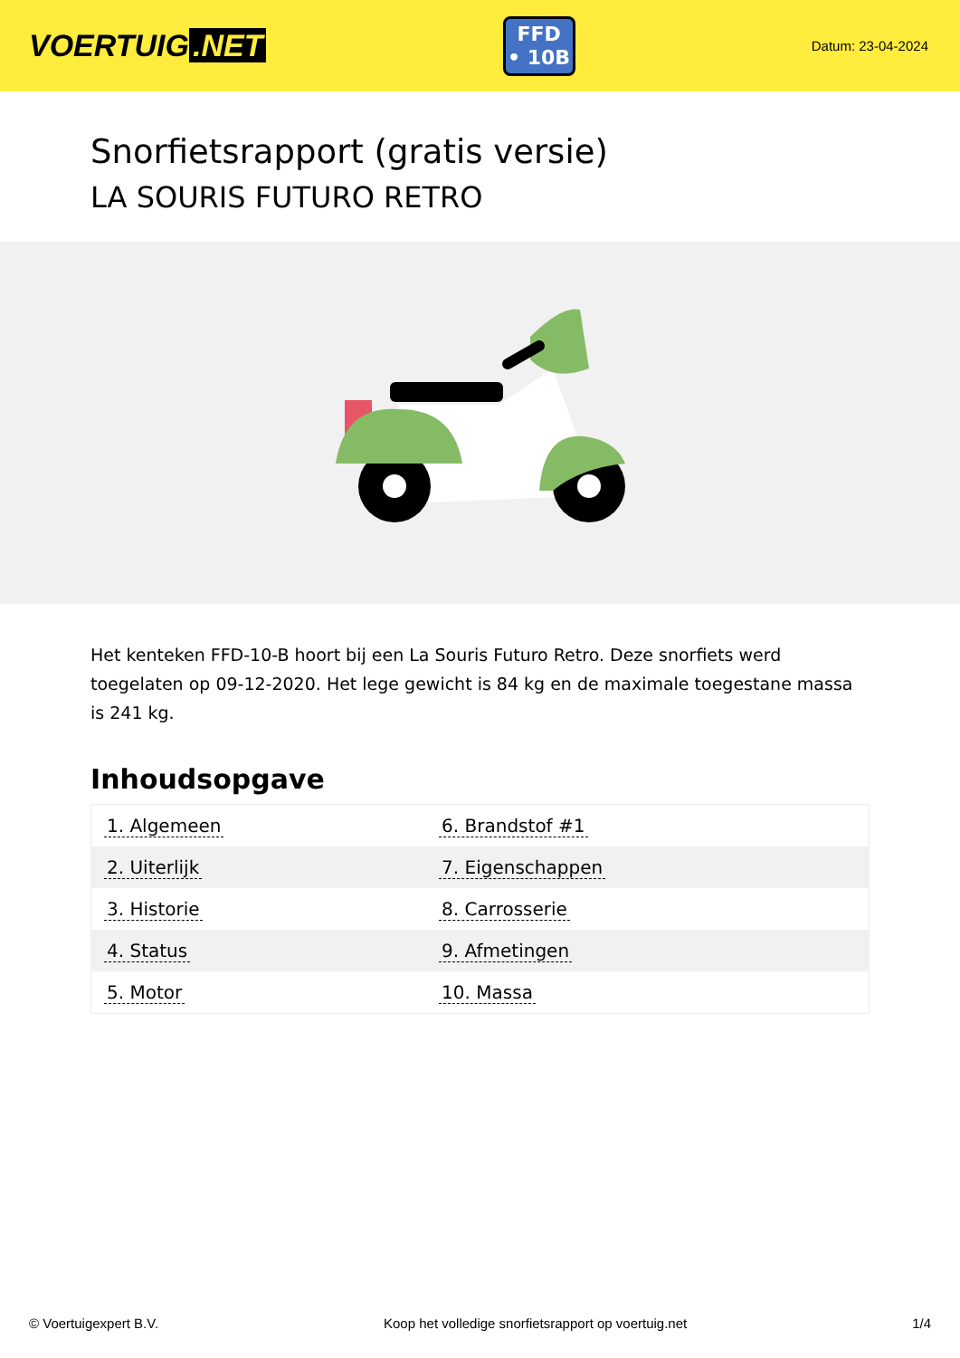VOERTUIG.NET
FFD
• 10B
Datum: 23-04-2024
Snorfietsrapport (gratis versie)
LA SOURIS FUTURO RETRO
Het kenteken FFD-10-B hoort bij een La Souris Futuro Retro. Deze snorfiets werd toegelaten op 09-12-2020. Het lege gewicht is 84 kg en de maximale toegestane massa is 241 kg.
Inhoudsopgave
| 1. Algemeen | 6. Brandstof #1 |
| 2. Uiterlijk | 7. Eigenschappen |
| 3. Historie | 8. Carrosserie |
| 4. Status | 9. Afmetingen |
| 5. Motor | 10. Massa |
© Voertuigexpert B.V. Koop het volledige snorfietsrapport op voertuig.net 1/4